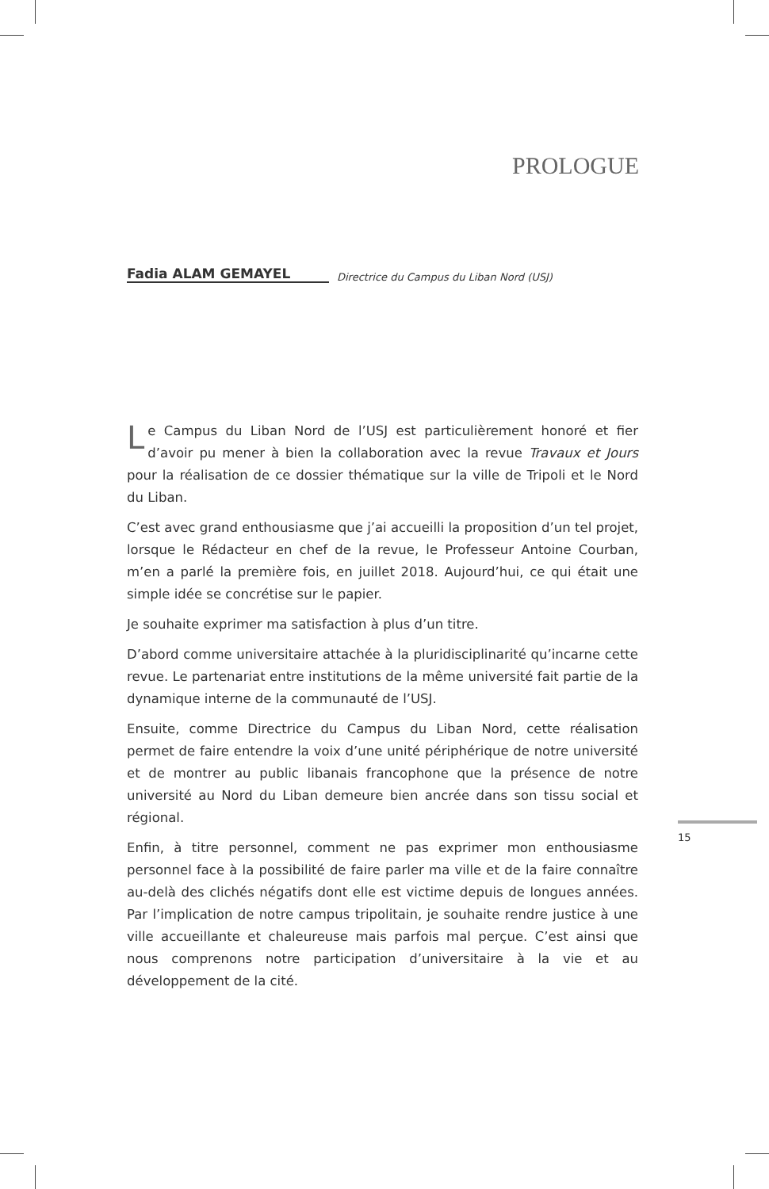PROLOGUE
Fadia ALAM GEMAYEL Directrice du Campus du Liban Nord (USJ)
Le Campus du Liban Nord de l’USJ est particulièrement honoré et fier d’avoir pu mener à bien la collaboration avec la revue Travaux et Jours pour la réalisation de ce dossier thématique sur la ville de Tripoli et le Nord du Liban.
C’est avec grand enthousiasme que j’ai accueilli la proposition d’un tel projet, lorsque le Rédacteur en chef de la revue, le Professeur Antoine Courban, m’en a parlé la première fois, en juillet 2018. Aujourd’hui, ce qui était une simple idée se concrétise sur le papier.
Je souhaite exprimer ma satisfaction à plus d’un titre.
D’abord comme universitaire attachée à la pluridisciplinarité qu’incarne cette revue. Le partenariat entre institutions de la même université fait partie de la dynamique interne de la communauté de l’USJ.
Ensuite, comme Directrice du Campus du Liban Nord, cette réalisation permet de faire entendre la voix d’une unité périphérique de notre université et de montrer au public libanais francophone que la présence de notre université au Nord du Liban demeure bien ancrée dans son tissu social et régional.
Enfin, à titre personnel, comment ne pas exprimer mon enthousiasme personnel face à la possibilité de faire parler ma ville et de la faire connaître au-delà des clichés négatifs dont elle est victime depuis de longues années. Par l’implication de notre campus tripolitain, je souhaite rendre justice à une ville accueillante et chaleureuse mais parfois mal perçue. C’est ainsi que nous comprenons notre participation d’universitaire à la vie et au développement de la cité.
15